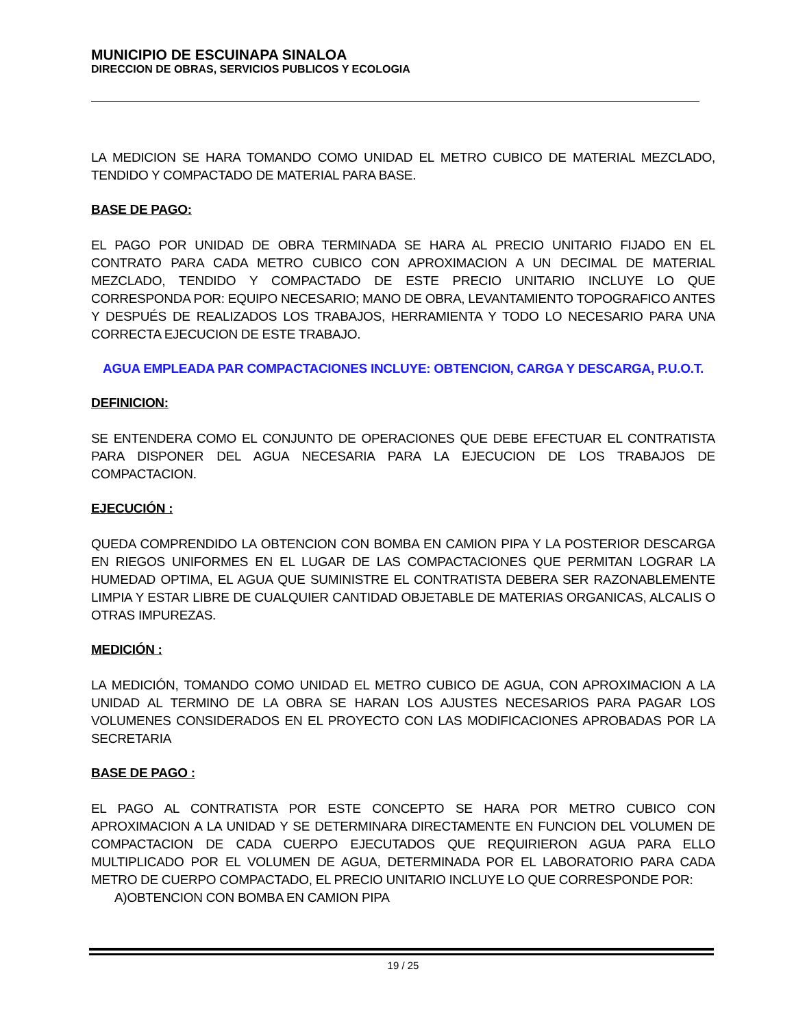MUNICIPIO DE ESCUINAPA SINALOA
DIRECCION DE OBRAS, SERVICIOS PUBLICOS Y ECOLOGIA
LA MEDICION SE HARA TOMANDO COMO UNIDAD EL METRO CUBICO DE MATERIAL MEZCLADO, TENDIDO Y COMPACTADO DE MATERIAL PARA BASE.
BASE DE PAGO:
EL PAGO POR UNIDAD DE OBRA TERMINADA SE HARA AL PRECIO UNITARIO FIJADO EN EL CONTRATO PARA CADA METRO CUBICO CON APROXIMACION A UN DECIMAL DE MATERIAL MEZCLADO, TENDIDO Y COMPACTADO DE ESTE PRECIO UNITARIO INCLUYE LO QUE CORRESPONDA POR: EQUIPO NECESARIO; MANO DE OBRA, LEVANTAMIENTO TOPOGRAFICO ANTES Y DESPUÉS DE REALIZADOS LOS TRABAJOS, HERRAMIENTA Y TODO LO NECESARIO PARA UNA CORRECTA EJECUCION DE ESTE TRABAJO.
AGUA EMPLEADA PAR COMPACTACIONES INCLUYE: OBTENCION, CARGA Y DESCARGA, P.U.O.T.
DEFINICION:
SE ENTENDERA COMO EL CONJUNTO DE OPERACIONES QUE DEBE EFECTUAR EL CONTRATISTA PARA DISPONER DEL AGUA NECESARIA PARA LA EJECUCION DE LOS TRABAJOS DE COMPACTACION.
EJECUCIÓN :
QUEDA COMPRENDIDO LA OBTENCION CON BOMBA EN CAMION PIPA Y LA POSTERIOR DESCARGA EN RIEGOS UNIFORMES EN EL LUGAR DE LAS COMPACTACIONES QUE PERMITAN LOGRAR LA HUMEDAD OPTIMA, EL AGUA QUE SUMINISTRE EL CONTRATISTA DEBERA SER RAZONABLEMENTE LIMPIA Y ESTAR LIBRE DE CUALQUIER CANTIDAD OBJETABLE DE MATERIAS ORGANICAS, ALCALIS O OTRAS IMPUREZAS.
MEDICIÓN :
LA MEDICIÓN, TOMANDO COMO UNIDAD EL METRO CUBICO DE AGUA, CON APROXIMACION A LA UNIDAD AL TERMINO DE LA OBRA SE HARAN LOS AJUSTES NECESARIOS PARA PAGAR LOS VOLUMENES CONSIDERADOS EN EL PROYECTO CON LAS MODIFICACIONES APROBADAS POR LA SECRETARIA
BASE DE PAGO :
EL PAGO AL CONTRATISTA POR ESTE CONCEPTO SE HARA POR METRO CUBICO CON APROXIMACION A LA UNIDAD Y SE DETERMINARA DIRECTAMENTE EN FUNCION DEL VOLUMEN DE COMPACTACION DE CADA CUERPO EJECUTADOS QUE REQUIRIERON AGUA PARA ELLO MULTIPLICADO POR EL VOLUMEN DE AGUA, DETERMINADA POR EL LABORATORIO PARA CADA METRO DE CUERPO COMPACTADO, EL PRECIO UNITARIO INCLUYE LO QUE CORRESPONDE POR:
A)OBTENCION CON BOMBA EN CAMION PIPA
19 / 25